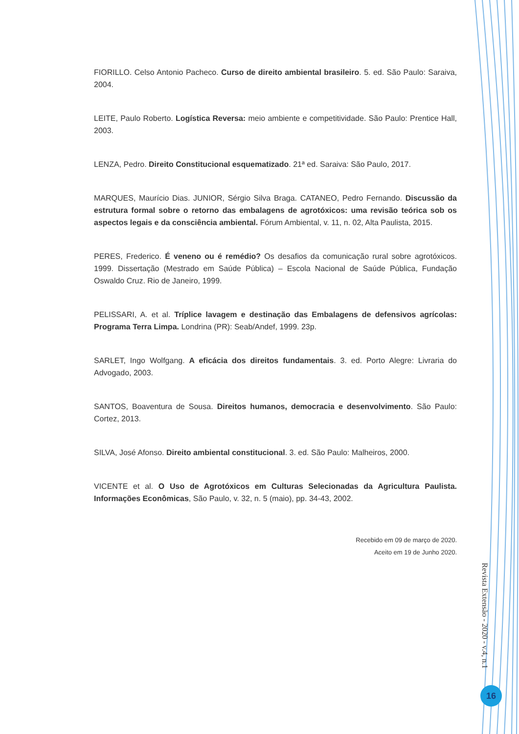FIORILLO. Celso Antonio Pacheco. Curso de direito ambiental brasileiro. 5. ed. São Paulo: Saraiva, 2004.
LEITE, Paulo Roberto. Logística Reversa: meio ambiente e competitividade. São Paulo: Prentice Hall, 2003.
LENZA, Pedro. Direito Constitucional esquematizado. 21ª ed. Saraiva: São Paulo, 2017.
MARQUES, Maurício Dias. JUNIOR, Sérgio Silva Braga. CATANEO, Pedro Fernando. Discussão da estrutura formal sobre o retorno das embalagens de agrotóxicos: uma revisão teórica sob os aspectos legais e da consciência ambiental. Fórum Ambiental, v. 11, n. 02, Alta Paulista, 2015.
PERES, Frederico. É veneno ou é remédio? Os desafios da comunicação rural sobre agrotóxicos. 1999. Dissertação (Mestrado em Saúde Pública) – Escola Nacional de Saúde Pública, Fundação Oswaldo Cruz. Rio de Janeiro, 1999.
PELISSARI, A. et al. Tríplice lavagem e destinação das Embalagens de defensivos agrícolas: Programa Terra Limpa. Londrina (PR): Seab/Andef, 1999. 23p.
SARLET, Ingo Wolfgang. A eficácia dos direitos fundamentais. 3. ed. Porto Alegre: Livraria do Advogado, 2003.
SANTOS, Boaventura de Sousa. Direitos humanos, democracia e desenvolvimento. São Paulo: Cortez, 2013.
SILVA, José Afonso. Direito ambiental constitucional. 3. ed. São Paulo: Malheiros, 2000.
VICENTE et al. O Uso de Agrotóxicos em Culturas Selecionadas da Agricultura Paulista. Informações Econômicas, São Paulo, v. 32, n. 5 (maio), pp. 34-43, 2002.
Recebido em 09 de março de 2020.
Aceito em 19 de Junho 2020.
Revista Extensão - 2020 - v.4, n.1
16